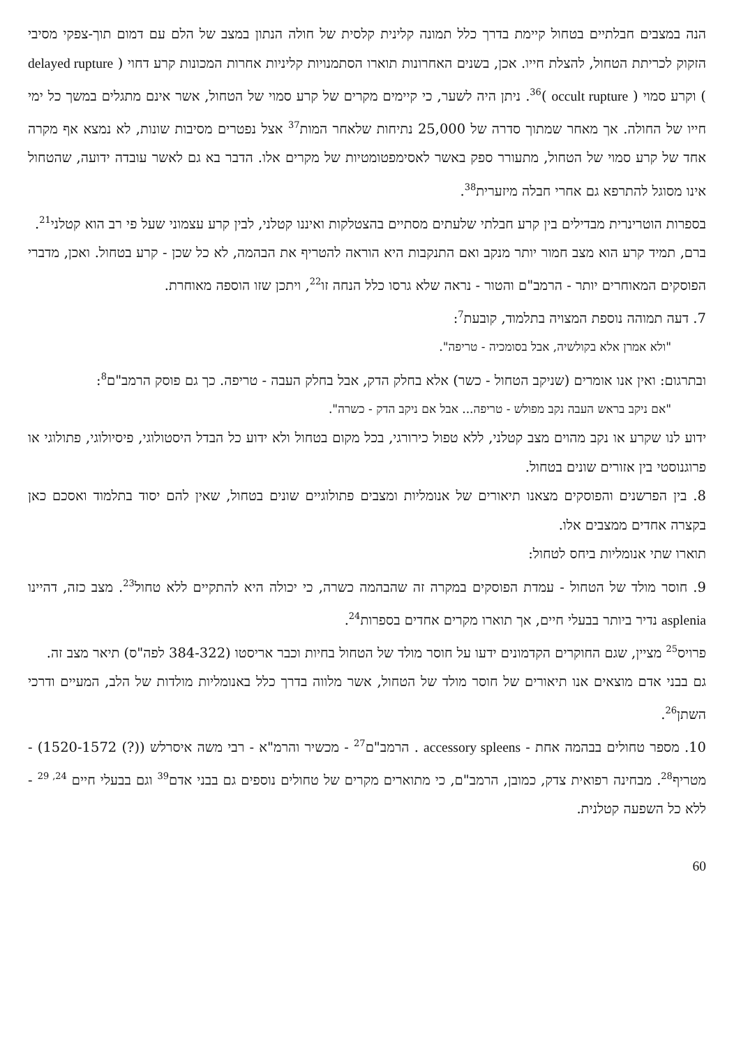הנה במצבים חבלתיים בטחול קיימת בדרך כלל תמונה קלינית קלסית של חולה הנתון במצב של הלם עם דמום תוך-צפקי מסיבי הזקוק לכריתת הטחול, להצלת חייו. אכן, בשנים האחרונות תוארו הסתמנויות קליניות אחרות המכונות קרע דחוי ( delayed rupture ) וקרע סמוי ( occult rupture )<sup>36</sup>. ניתן היה לשער, כי קיימים מקרים של קרע סמוי של הטחול, אשר אינם מתגלים במשך כל ימי חייו של החולה. אך מאחר שמתוך סדרה של 25,000 נתיחות שלאחר המות<sup>37</sup> אצל נפטרים מסיבות שונות, לא נמצא אף מקרה אחד של קרע סמוי של הטחול, מתעורר ספק באשר לאסימפטומטיות של מקרים אלו. הדבר בא גם לאשר עובדה ידועה, שהטחול אינו מסוגל להתרפא גם אחרי חבלה מיזערית<sup>38</sup>.
בספרות הוטרינרית מבדילים בין קרע חבלתי שלעתים מסתיים בהצטלקות ואיננו קטלני, לבין קרע עצמוני שעל פי רב הוא קטלני<sup>21</sup>.
ברם, תמיד קרע הוא מצב חמור יותר מנקב ואם התנקבות היא הוראה להטריף את הבהמה, לא כל שכן - קרע בטחול. ואכן, מדברי הפוסקים המאוחרים יותר - הרמב"ם והטור - נראה שלא גרסו כלל הנחה זו<sup>22</sup>, ויתכן שזו הוספה מאוחרת.
7. דעה תמוהה נוספת המצויה בתלמוד, קובעת<sup>7</sup>:
"ולא אמרן אלא בקולשיה, אבל בסומכיה - טריפה".
ובתרגום: ואין אנו אומרים (שניקב הטחול - כשר) אלא בחלק הדק, אבל בחלק העבה - טריפה. כך גם פוסק הרמב"ם<sup>8</sup>:
"אם ניקב בראש העבה נקב מפולש - טריפה... אבל אם ניקב הדק - כשרה".
ידוע לנו שקרע או נקב מהוים מצב קטלני, ללא טפול כירורגי, בכל מקום בטחול ולא ידוע כל הבדל היסטולוגי, פיסיולוגי, פתולוגי או פרוגנוסטי בין אזורים שונים בטחול.
8. בין הפרשנים והפוסקים מצאנו תיאורים של אנומליות ומצבים פתולוגיים שונים בטחול, שאין להם יסוד בתלמוד ואסכם כאן בקצרה אחדים ממצבים אלו.
תוארו שתי אנומליות ביחס לטחול:
9. חוסר מולד של הטחול - עמדת הפוסקים במקרה זה שהבהמה כשרה, כי יכולה היא להתקיים ללא טחול<sup>23</sup>. מצב כזה, דהיינו asplenia נדיר ביותר בבעלי חיים, אך תוארו מקרים אחדים בספרות<sup>24</sup>.
פרויס<sup>25</sup> מציין, שגם החוקרים הקדמונים ידעו על חוסר מולד של הטחול בחיות וכבר אריסטו (384-322 לפה"ס) תיאר מצב זה.
גם בבני אדם מוצאים אנו תיאורים של חוסר מולד של הטחול, אשר מלווה בדרך כלל באנומליות מולדות של הלב, המעיים ודרכי השתן<sup>26</sup>.
10. מספר טחולים בבהמה אחת - accessory spleens . הרמב"ם<sup>27</sup> - מכשיר והרמ"א - רבי משה איסרלש ((?) 1520-1572) - מטריף<sup>28</sup>. מבחינה רפואית צדק, כמובן, הרמב"ם, כי מתוארים מקרים של טחולים נוספים גם בבני אדם<sup>39</sup> וגם בבעלי חיים <sup>24, 29</sup> - ללא כל השפעה קטלנית.
60